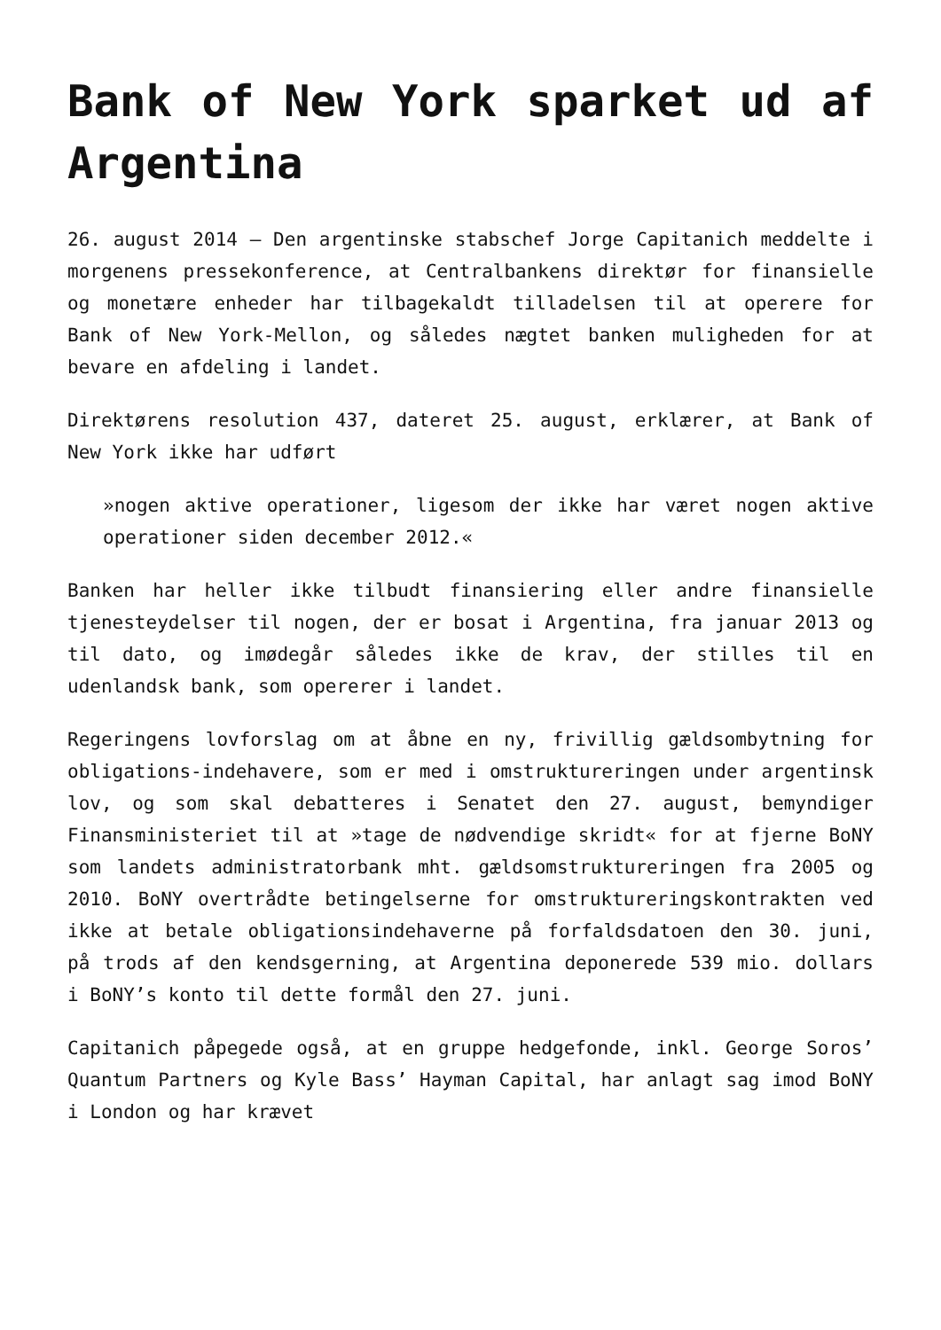Bank of New York sparket ud af Argentina
26. august 2014 – Den argentinske stabschef Jorge Capitanich meddelte i morgenens pressekonference, at Centralbankens direktør for finansielle og monetære enheder har tilbagekaldt tilladelsen til at operere for Bank of New York-Mellon, og således nægtet banken muligheden for at bevare en afdeling i landet.
Direktørens resolution 437, dateret 25. august, erklærer, at Bank of New York ikke har udført
»nogen aktive operationer, ligesom der ikke har været nogen aktive operationer siden december 2012.«
Banken har heller ikke tilbudt finansiering eller andre finansielle tjenesteydelser til nogen, der er bosat i Argentina, fra januar 2013 og til dato, og imødegår således ikke de krav, der stilles til en udenlandsk bank, som opererer i landet.
Regeringens lovforslag om at åbne en ny, frivillig gældsombytning for obligations-indehavere, som er med i omstruktureringen under argentinsk lov, og som skal debatteres i Senatet den 27. august, bemyndiger Finansministeriet til at »tage de nødvendige skridt« for at fjerne BoNY som landets administratorbank mht. gældsomstruktureringen fra 2005 og 2010. BoNY overtrådte betingelserne for omstruktureringskontrakten ved ikke at betale obligationsindehaverne på forfaldsdatoen den 30. juni, på trods af den kendsgerning, at Argentina deponerede 539 mio. dollars i BoNY’s konto til dette formål den 27. juni.
Capitanich påpegede også, at en gruppe hedgefonde, inkl. George Soros’ Quantum Partners og Kyle Bass’ Hayman Capital, har anlagt sag imod BoNY i London og har krævet